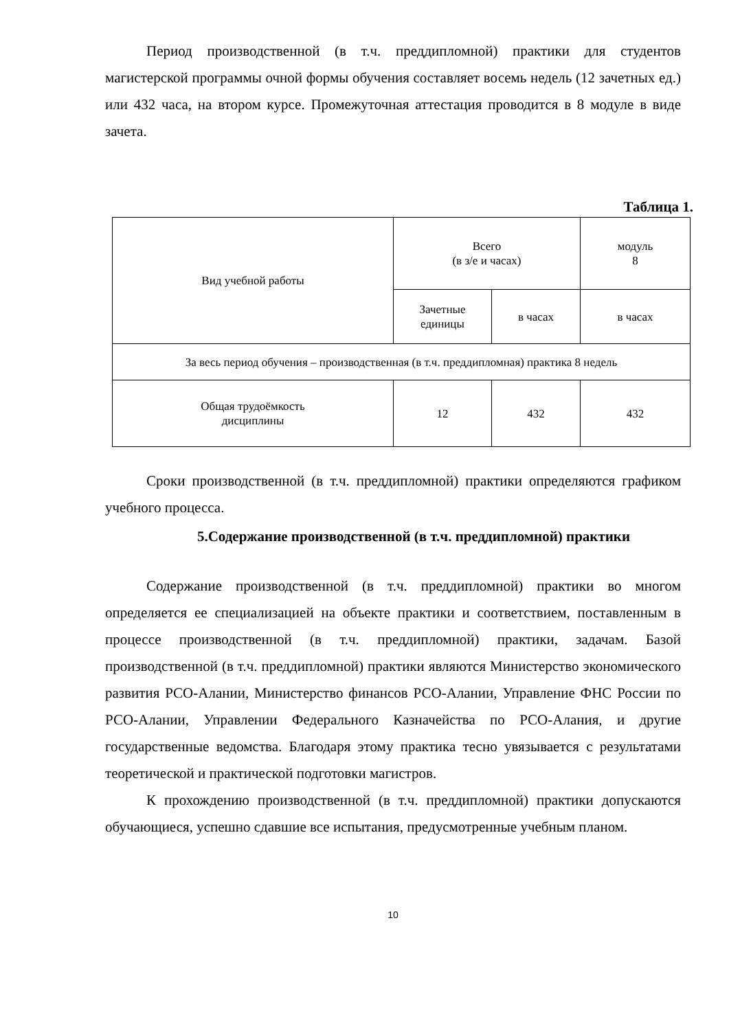Период производственной (в т.ч. преддипломной) практики для студентов магистерской программы очной формы обучения составляет восемь недель (12 зачетных ед.) или 432 часа, на втором курсе. Промежуточная аттестация проводится в 8 модуле в виде зачета.
Таблица 1.
| Вид учебной работы | Всего (в з/е и часах) | | модуль 8 |
| | Зачетные единицы | в часах | в часах |
| За весь период обучения – производственная (в т.ч. преддипломная) практика 8 недель | | | |
| Общая трудоёмкость дисциплины | 12 | 432 | 432 |
Сроки производственной (в т.ч. преддипломной) практики определяются графиком учебного процесса.
5.Содержание производственной (в т.ч. преддипломной) практики
Содержание производственной (в т.ч. преддипломной) практики во многом определяется ее специализацией на объекте практики и соответствием, поставленным в процессе производственной (в т.ч. преддипломной) практики, задачам. Базой производственной (в т.ч. преддипломной) практики являются Министерство экономического развития РСО-Алании, Министерство финансов РСО-Алании, Управление ФНС России по РСО-Алании, Управлении Федерального Казначейства по РСО-Алания, и другие государственные ведомства. Благодаря этому практика тесно увязывается с результатами теоретической и практической подготовки магистров.
К прохождению производственной (в т.ч. преддипломной) практики допускаются обучающиеся, успешно сдавшие все испытания, предусмотренные учебным планом.
10